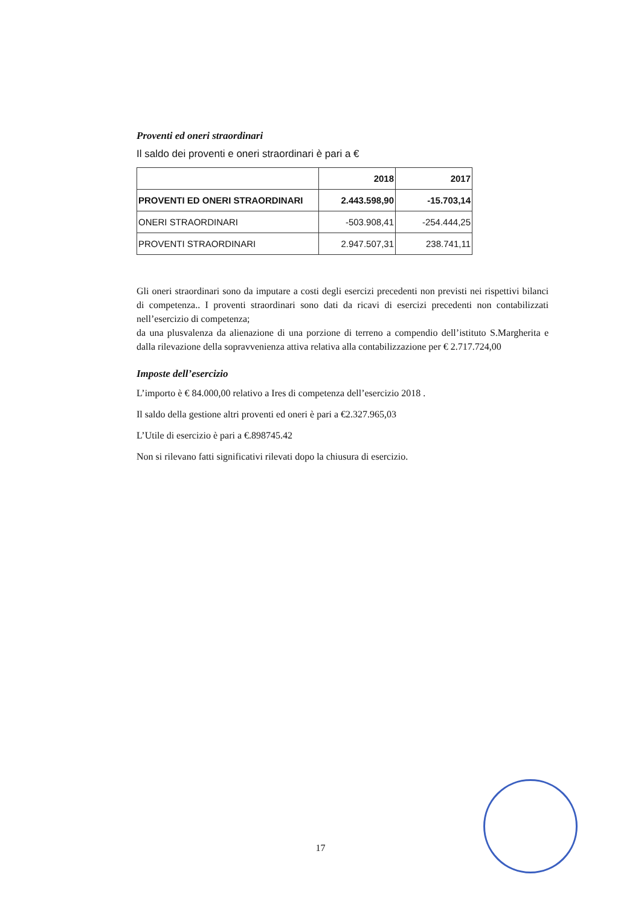Proventi ed oneri straordinari
Il saldo dei proventi e oneri straordinari è pari a €
| | 2018 | 2017 |
| PROVENTI ED ONERI STRAORDINARI | 2.443.598,90 | -15.703,14 |
| ONERI STRAORDINARI | -503.908,41 | -254.444,25 |
| PROVENTI STRAORDINARI | 2.947.507,31 | 238.741,11 |
Gli oneri straordinari sono da imputare a costi degli esercizi precedenti non previsti nei rispettivi bilanci di competenza.. I proventi straordinari sono dati da ricavi di esercizi precedenti non contabilizzati nell’esercizio di competenza;
da una plusvalenza da alienazione di una porzione di terreno a compendio dell’istituto S.Margherita e dalla rilevazione della sopravvenienza attiva relativa alla contabilizzazione per € 2.717.724,00
Imposte dell’esercizio
L’importo è € 84.000,00 relativo a Ires di competenza dell’esercizio 2018 .
Il saldo della gestione altri proventi ed oneri è pari a €2.327.965,03
L’Utile di esercizio è pari a €.898745.42
Non si rilevano fatti significativi rilevati dopo la chiusura di esercizio.
17